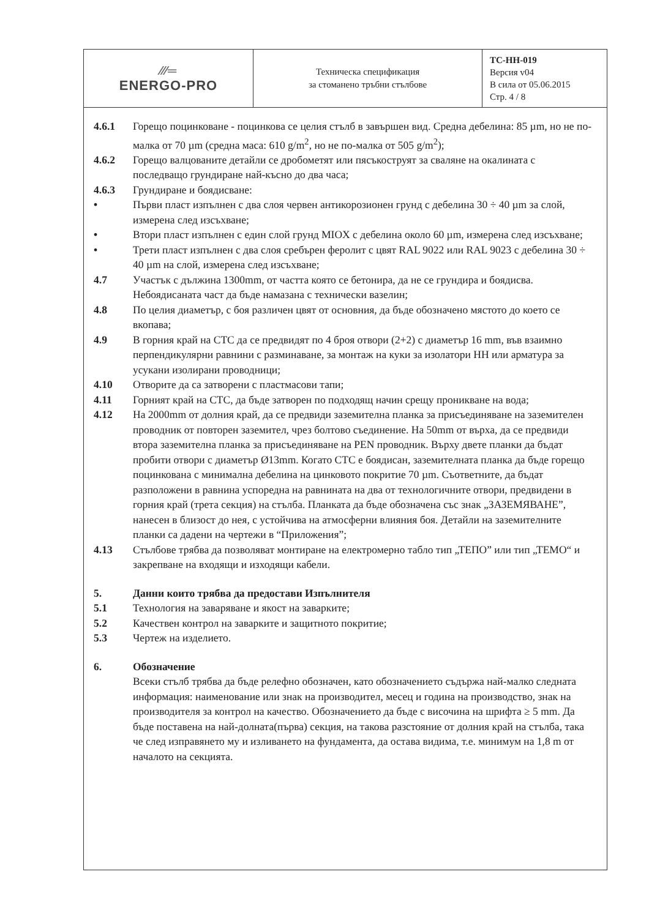| ⁄⁄⁄═ ENERGO-PRO | Техническа спецификация за стоманено тръбни стълбове | ТС-НН-019 Версия v04 В сила от 05.06.2015 Стр. 4 / 8 |
4.6.1 Горещо поцинковане - поцинкова се целия стълб в завършен вид. Средна дебелина: 85 µm, но не по-малка от 70 µm (средна маса: 610 g/m<sup>2</sup>, но не по-малка от 505 g/m<sup>2</sup>);
4.6.2 Горещо валцованите детайли се дробометят или пясъкоструят за сваляне на окалината с последващо грундиране най-късно до два часа;
4.6.3 Грундиране и боядисване:
• Първи пласт изпълнен с два слоя червен антикорозионен грунд с дебелина 30 ÷ 40 µm за слой, измерена след изсъхване;
• Втори пласт изпълнен с един слой грунд MIOX с дебелина около 60 µm, измерена след изсъхване;
• Трети пласт изпълнен с два слоя сребърен феролит с цвят RAL 9022 или RAL 9023 с дебелина 30 ÷ 40 µm на слой, измерена след изсъхване;
4.7 Участък с дължина 1300mm, от частта която се бетонира, да не се грундира и боядисва. Небоядисаната част да бъде намазана с технически вазелин;
4.8 По целия диаметър, с боя различен цвят от основния, да бъде обозначено мястото до което се вкопава;
4.9 В горния край на СТС да се предвидят по 4 броя отвори (2+2) с диаметър 16 mm, във взаимно перпендикулярни равнини с разминаване, за монтаж на куки за изолатори НН или арматура за усукани изолирани проводници;
4.10 Отворите да са затворени с пластмасови тапи;
4.11 Горният край на СТС, да бъде затворен по подходящ начин срещу проникване на вода;
4.12 На 2000mm от долния край, да се предвиди заземителна планка за присъединяване на заземителен проводник от повторен заземител, чрез болтово съединение. На 50mm от върха, да се предвиди втора заземителна планка за присъединяване на PEN проводник. Върху двете планки да бъдат пробити отвори с диаметър Ø13mm. Когато СТС е боядисан, заземителната планка да бъде горещо поцинкована с минимална дебелина на цинковото покритие 70 µm. Съответните, да бъдат разположени в равнина успоредна на равнината на два от технологичните отвори, предвидени в горния край (трета секция) на стълба. Планката да бъде обозначена със знак „ЗАЗЕМЯВАНЕ”, нанесен в близост до нея, с устойчива на атмосферни влияния боя. Детайли на заземителните планки са дадени на чертежи в “Приложения”;
4.13 Стълбове трябва да позволяват монтиране на електромерно табло тип „ТЕПО” или тип „ТЕМО“ и закрепване на входящи и изходящи кабели.
5. Данни които трябва да предостави Изпълнителя
5.1 Технология на заваряване и якост на заварките;
5.2 Качествен контрол на заварките и защитното покритие;
5.3 Чертеж на изделието.
6. Обозначение
Всеки стълб трябва да бъде релефно обозначен, като обозначението съдържа най-малко следната информация: наименование или знак на производител, месец и година на производство, знак на производителя за контрол на качество. Обозначението да бъде с височина на шрифта ≥ 5 mm. Да бъде поставена на най-долната(първа) секция, на такова разстояние от долния край на стълба, така че след изправянето му и изливането на фундамента, да остава видима, т.е. минимум на 1,8 m от началото на секцията.